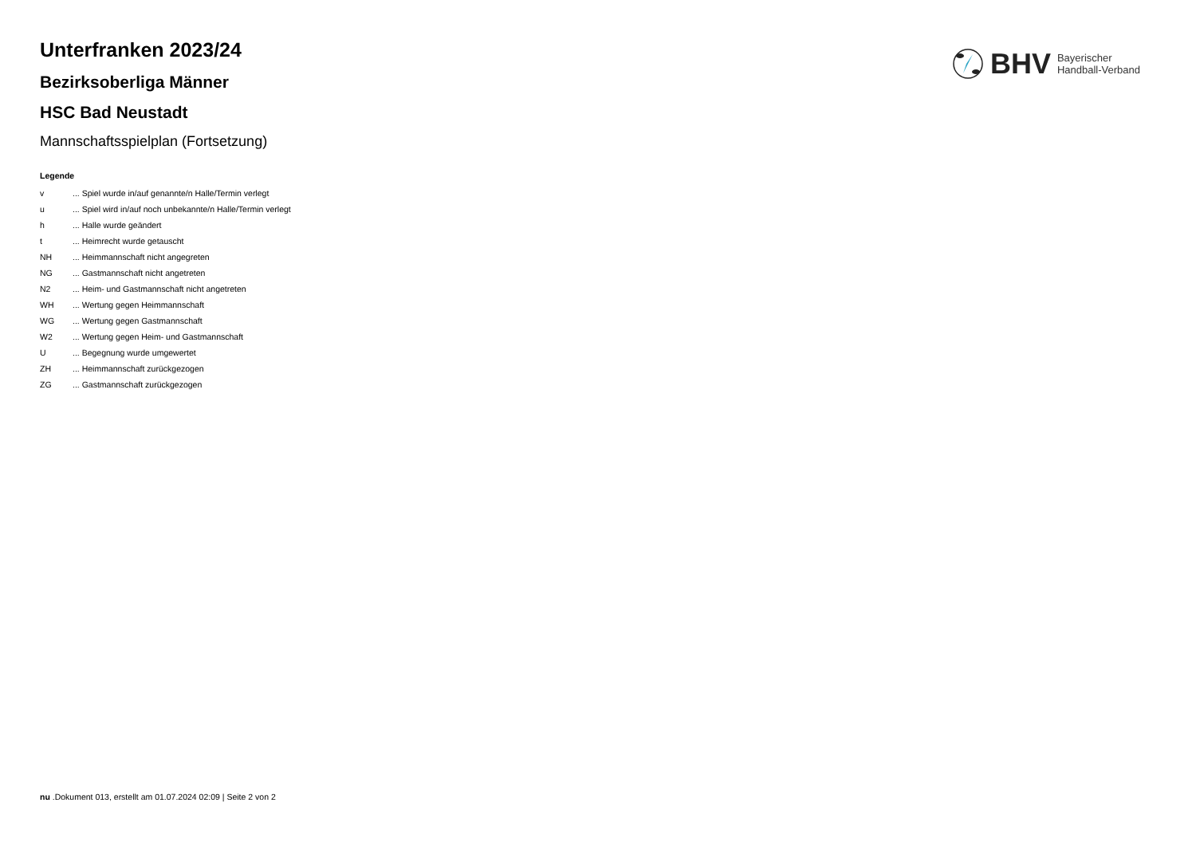BHV Bayerischer
Handball-Verband
Unterfranken 2023/24
Bezirksoberliga Männer
HSC Bad Neustadt
Mannschaftsspielplan (Fortsetzung)
Legende
| v | ... Spiel wurde in/auf genannte/n Halle/Termin verlegt |
| u | ... Spiel wird in/auf noch unbekannte/n Halle/Termin verlegt |
| h | ... Halle wurde geändert |
| t | ... Heimrecht wurde getauscht |
| NH | ... Heimmannschaft nicht angegreten |
| NG | ... Gastmannschaft nicht angetreten |
| N2 | ... Heim- und Gastmannschaft nicht angetreten |
| WH | ... Wertung gegen Heimmannschaft |
| WG | ... Wertung gegen Gastmannschaft |
| W2 | ... Wertung gegen Heim- und Gastmannschaft |
| U | ... Begegnung wurde umgewertet |
| ZH | ... Heimmannschaft zurückgezogen |
| ZG | ... Gastmannschaft zurückgezogen |
nu .Dokument 013, erstellt am 01.07.2024 02:09 | Seite 2 von 2